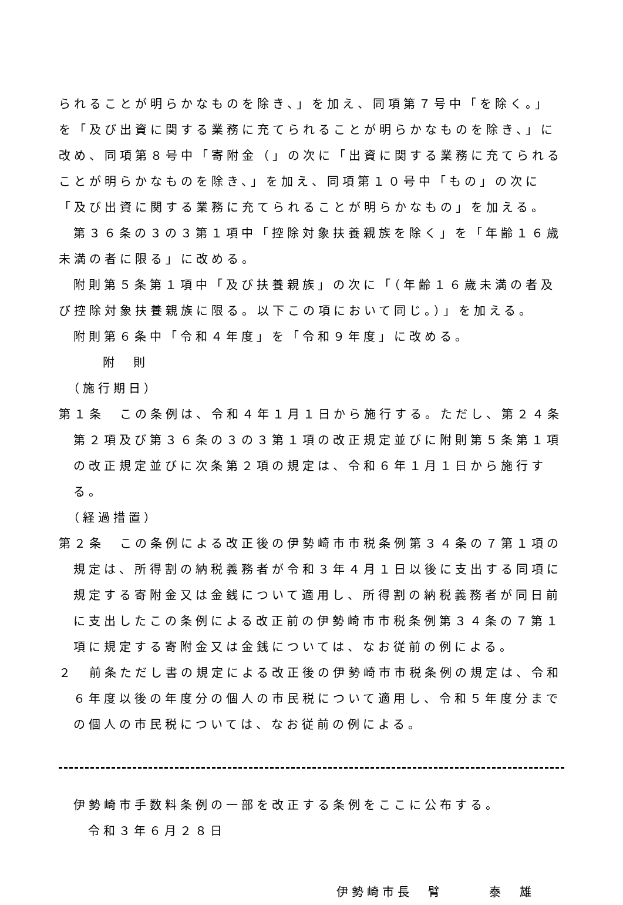られることが明らかなものを除き、」を加え、同項第７号中「を除く。」を「及び出資に関する業務に充てられることが明らかなものを除き、」に改め、同項第８号中「寄附金（」の次に「出資に関する業務に充てられることが明らかなものを除き、」を加え、同項第１０号中「もの」の次に「及び出資に関する業務に充てられることが明らかなもの」を加える。
第３６条の３の３第１項中「控除対象扶養親族を除く」を「年齢１６歳未満の者に限る」に改める。
附則第５条第１項中「及び扶養親族」の次に「（年齢１６歳未満の者及び控除対象扶養親族に限る。以下この項において同じ。）」を加える。
附則第６条中「令和４年度」を「令和９年度」に改める。
附　則
（施行期日）
第１条　この条例は、令和４年１月１日から施行する。ただし、第２４条第２項及び第３６条の３の３第１項の改正規定並びに附則第５条第１項の改正規定並びに次条第２項の規定は、令和６年１月１日から施行する。
（経過措置）
第２条　この条例による改正後の伊勢崎市市税条例第３４条の７第１項の規定は、所得割の納税義務者が令和３年４月１日以後に支出する同項に規定する寄附金又は金銭について適用し、所得割の納税義務者が同日前に支出したこの条例による改正前の伊勢崎市市税条例第３４条の７第１項に規定する寄附金又は金銭については、なお従前の例による。
２　前条ただし書の規定による改正後の伊勢崎市市税条例の規定は、令和６年度以後の年度分の個人の市民税について適用し、令和５年度分までの個人の市民税については、なお従前の例による。
伊勢崎市手数料条例の一部を改正する条例をここに公布する。
令和３年６月２８日
伊勢崎市長　臂　　　泰　雄